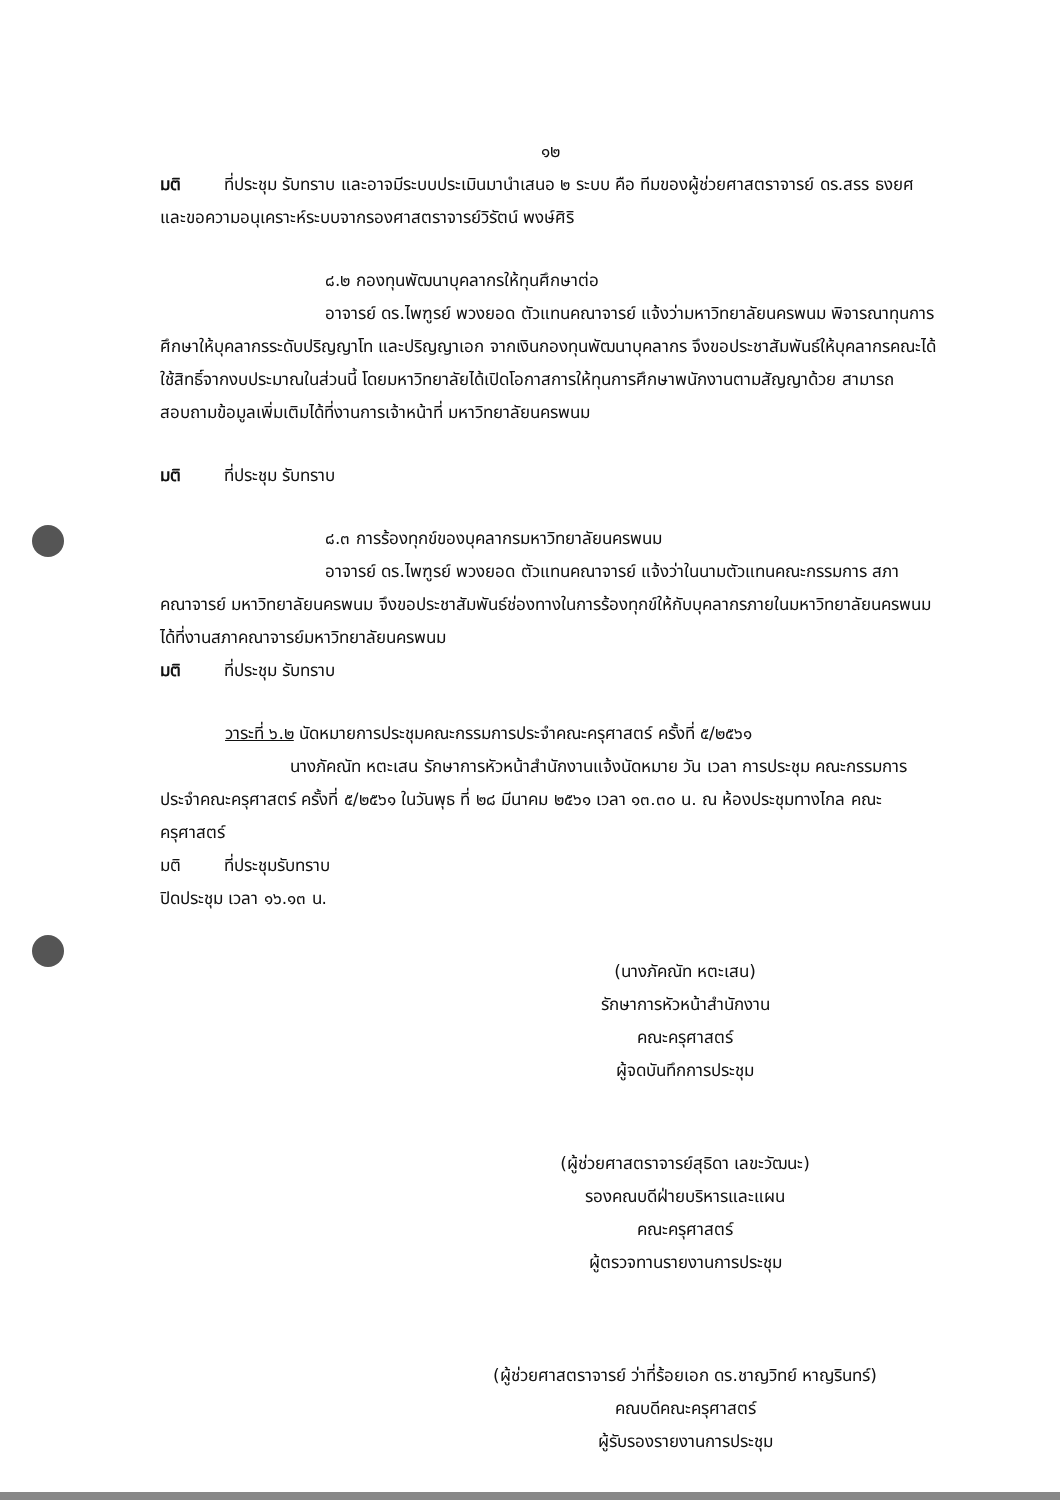๑๒
มติ ที่ประชุม รับทราบ และอาจมีระบบประเมินมานำเสนอ ๒ ระบบ คือ ทีมของผู้ช่วยศาสตราจารย์ ดร.สรร ธงยศ และขอความอนุเคราะห์ระบบจากรองศาสตราจารย์วิรัตน์ พงษ์ศิริ
๘.๒ กองทุนพัฒนาบุคลากรให้ทุนศึกษาต่อ
อาจารย์ ดร.ไพฑูรย์ พวงยอด ตัวแทนคณาจารย์ แจ้งว่ามหาวิทยาลัยนครพนม พิจารณาทุนการศึกษาให้บุคลากรระดับปริญญาโท และปริญญาเอก จากเงินกองทุนพัฒนาบุคลากร จึงขอประชาสัมพันธ์ให้บุคลากรคณะได้ใช้สิทธิ์จากงบประมาณในส่วนนี้ โดยมหาวิทยาลัยได้เปิดโอกาสการให้ทุนการศึกษาพนักงานตามสัญญาด้วย สามารถสอบถามข้อมูลเพิ่มเติมได้ที่งานการเจ้าหน้าที่ มหาวิทยาลัยนครพนม
มติ ที่ประชุม รับทราบ
๘.๓ การร้องทุกข์ของบุคลากรมหาวิทยาลัยนครพนม
อาจารย์ ดร.ไพฑูรย์ พวงยอด ตัวแทนคณาจารย์ แจ้งว่าในนามตัวแทนคณะกรรมการ สภาคณาจารย์ มหาวิทยาลัยนครพนม จึงขอประชาสัมพันธ์ช่องทางในการร้องทุกข์ให้กับบุคลากรภายในมหาวิทยาลัยนครพนม ได้ที่งานสภาคณาจารย์มหาวิทยาลัยนครพนม
มติ ที่ประชุม รับทราบ
วาระที่ ๖.๒ นัดหมายการประชุมคณะกรรมการประจำคณะครุศาสตร์ ครั้งที่ ๕/๒๕๖๑
นางภัคณัท หตะเสน รักษาการหัวหน้าสำนักงานแจ้งนัดหมาย วัน เวลา การประชุม คณะกรรมการประจำคณะครุศาสตร์ ครั้งที่ ๕/๒๕๖๑ ในวันพุธ ที่ ๒๘ มีนาคม ๒๕๖๑ เวลา ๑๓.๓๐ น. ณ ห้องประชุมทางไกล คณะครุศาสตร์
มติ ที่ประชุมรับทราบ
ปิดประชุม เวลา ๑๖.๑๓ น.
(นางภัคณัท หตะเสน)
รักษาการหัวหน้าสำนักงาน
คณะครุศาสตร์
ผู้จดบันทึกการประชุม
(ผู้ช่วยศาสตราจารย์สุธิดา เลขะวัฒนะ)
รองคณบดีฝ่ายบริหารและแผน
คณะครุศาสตร์
ผู้ตรวจทานรายงานการประชุม
(ผู้ช่วยศาสตราจารย์ ว่าที่ร้อยเอก ดร.ชาญวิทย์ หาญรินทร์)
คณบดีคณะครุศาสตร์
ผู้รับรองรายงานการประชุม